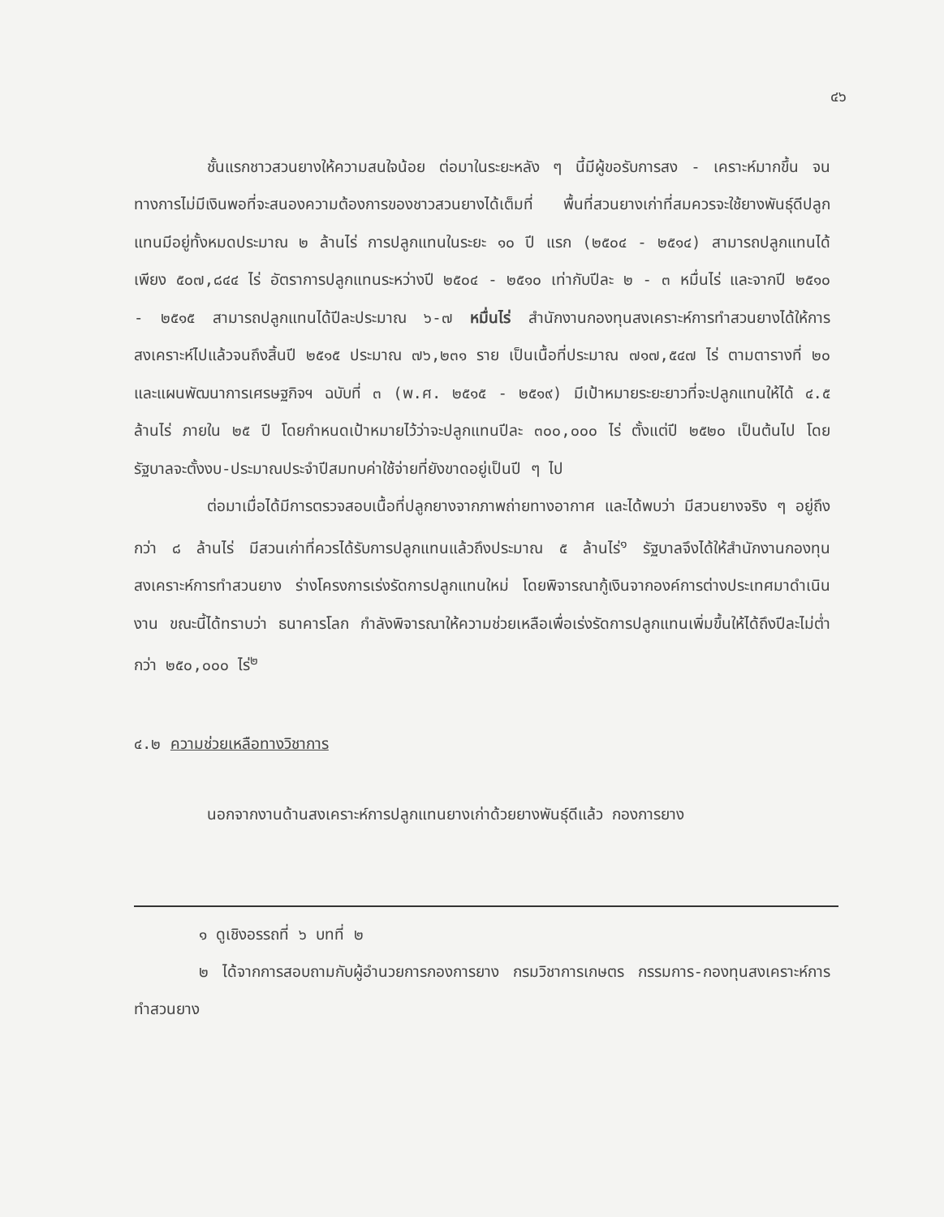๔๖
ชั้นแรกชาวสวนยางให้ความสนใจน้อย ต่อมาในระยะหลัง ๆ นี้มีผู้ขอรับการสง - เคราะห์มากขึ้น จนทางการไม่มีเงินพอที่จะสนองความต้องการของชาวสวนยางได้เต็มที่ พื้นที่สวนยางเก่าที่สมควรจะใช้ยางพันธุ์ดีปลูกแทนมีอยู่ทั้งหมดประมาณ ๒ ล้านไร่ การปลูกแทนในระยะ ๑๐ ปี แรก (๒๕๐๔ - ๒๕๑๔) สามารถปลูกแทนได้เพียง ๕๐๗,๘๔๔ ไร่ อัตราการปลูกแทนระหว่างปี ๒๕๐๔ - ๒๕๑๐ เท่ากับปีละ ๒ - ๓ หมื่นไร่ และจากปี ๒๕๑๐ - ๒๕๑๕ สามารถปลูกแทนได้ปีละประมาณ ๖-๗ หมื่นไร่ สำนักงานกองทุนสงเคราะห์การทำสวนยางได้ให้การสงเคราะห์ไปแล้วจนถึงสิ้นปี ๒๕๑๕ ประมาณ ๗๖,๒๓๑ ราย เป็นเนื้อที่ประมาณ ๗๑๗,๕๔๗ ไร่ ตามตารางที่ ๒๐ และแผนพัฒนาการเศรษฐกิจฯ ฉบับที่ ๓ (พ.ศ. ๒๕๑๕ - ๒๕๑๙) มีเป้าหมายระยะยาวที่จะปลูกแทนให้ได้ ๔.๕ ล้านไร่ ภายใน ๒๕ ปี โดยกำหนดเป้าหมายไว้ว่าจะปลูกแทนปีละ ๓๐๐,๐๐๐ ไร่ ตั้งแต่ปี ๒๕๒๐ เป็นต้นไป โดยรัฐบาลจะตั้งงบ-ประมาณประจำปีสมทบค่าใช้จ่ายที่ยังขาดอยู่เป็นปี ๆ ไป
ต่อมาเมื่อได้มีการตรวจสอบเนื้อที่ปลูกยางจากภาพถ่ายทางอากาศ และได้พบว่า มีสวนยางจริง ๆ อยู่ถึงกว่า ๘ ล้านไร่ มีสวนเก่าที่ควรได้รับการปลูกแทนแล้วถึงประมาณ ๕ ล้านไร่<sup>๑</sup> รัฐบาลจึงได้ให้สำนักงานกองทุนสงเคราะห์การทำสวนยาง ร่างโครงการเร่งรัดการปลูกแทนใหม่ โดยพิจารณากู้เงินจากองค์การต่างประเทศมาดำเนินงาน ขณะนี้ได้ทราบว่า ธนาคารโลก กำลังพิจารณาให้ความช่วยเหลือเพื่อเร่งรัดการปลูกแทนเพิ่มขึ้นให้ได้ถึงปีละไม่ต่ำกว่า ๒๕๐,๐๐๐ ไร่<sup>๒</sup>
๔.๒ ความช่วยเหลือทางวิชาการ
นอกจากงานด้านสงเคราะห์การปลูกแทนยางเก่าด้วยยางพันธุ์ดีแล้ว กองการยาง
๑ ดูเชิงอรรถที่ ๖ บทที่ ๒
๒ ได้จากการสอบถามกับผู้อำนวยการกองการยาง กรมวิชาการเกษตร กรรมการ-กองทุนสงเคราะห์การทำสวนยาง